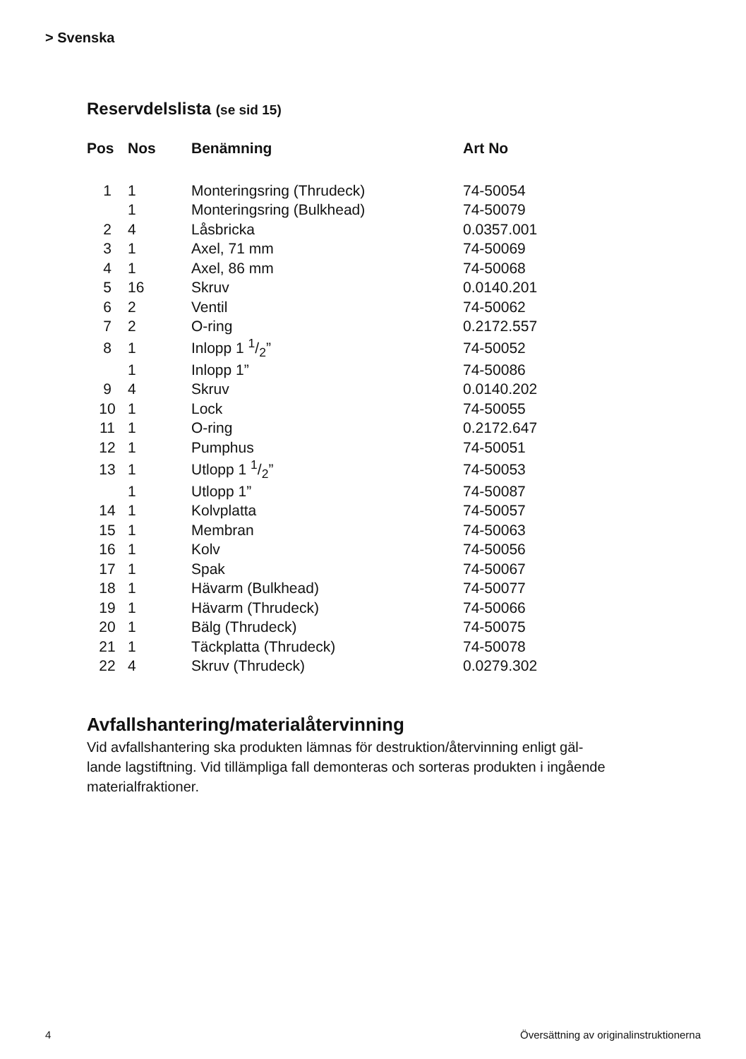> Svenska
Reservdelslista (se sid 15)
| Pos | Nos | Benämning | Art No |
| --- | --- | --- | --- |
| 1 | 1 | Monteringsring (Thrudeck) | 74-50054 |
| | 1 | Monteringsring (Bulkhead) | 74-50079 |
| 2 | 4 | Låsbricka | 0.0357.001 |
| 3 | 1 | Axel, 71 mm | 74-50069 |
| 4 | 1 | Axel, 86 mm | 74-50068 |
| 5 | 16 | Skruv | 0.0140.201 |
| 6 | 2 | Ventil | 74-50062 |
| 7 | 2 | O-ring | 0.2172.557 |
| 8 | 1 | Inlopp 1 1/2” | 74-50052 |
| | 1 | Inlopp 1” | 74-50086 |
| 9 | 4 | Skruv | 0.0140.202 |
| 10 | 1 | Lock | 74-50055 |
| 11 | 1 | O-ring | 0.2172.647 |
| 12 | 1 | Pumphus | 74-50051 |
| 13 | 1 | Utlopp 1 1/2” | 74-50053 |
| | 1 | Utlopp 1” | 74-50087 |
| 14 | 1 | Kolvplatta | 74-50057 |
| 15 | 1 | Membran | 74-50063 |
| 16 | 1 | Kolv | 74-50056 |
| 17 | 1 | Spak | 74-50067 |
| 18 | 1 | Hävarm (Bulkhead) | 74-50077 |
| 19 | 1 | Hävarm (Thrudeck) | 74-50066 |
| 20 | 1 | Bälg (Thrudeck) | 74-50075 |
| 21 | 1 | Täckplatta (Thrudeck) | 74-50078 |
| 22 | 4 | Skruv (Thrudeck) | 0.0279.302 |
Avfallshantering/materialåtervinning
Vid avfallshantering ska produkten lämnas för destruktion/återvinning enligt gäl-
lande lagstiftning. Vid tillämpliga fall demonteras och sorteras produkten i ingående
materialfraktioner.
4 Översättning av originalinstruktionerna